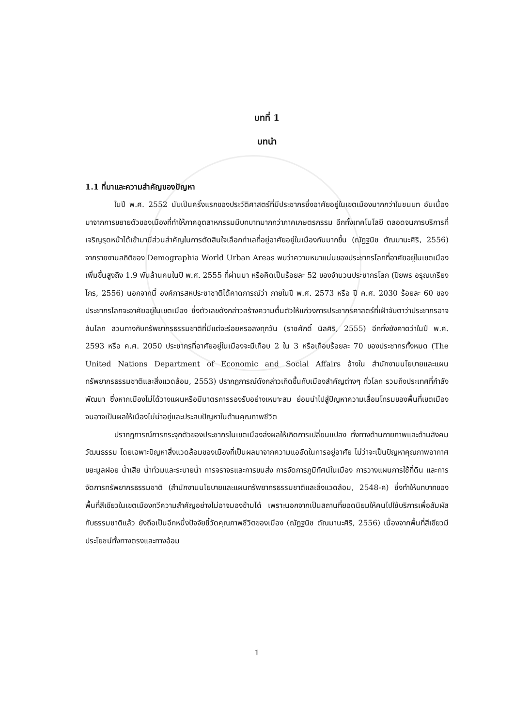บทที่ 1
บทนำ
1.1 ที่มาและความสำคัญของปัญหา
ในปี พ.ศ. 2552 นับเป็นครั้งแรกของประวัติศาสตร์ที่มีประชากรซึ่งอาศัยอยู่ในเขตเมืองมากกว่าในชนบท อันเนื่องมาจากการขยายตัวของเมืองที่ทำให้ภาคอุตสาหกรรมมีบทบาทมากกว่าภาคเกษตรกรรม อีกทั้งเทคโนโลยี ตลอดจนการบริการที่เจริญรุดหน้าได้เข้ามามีส่วนสำคัญในการตัดสินใจเลือกทำเลที่อยู่อาศัยอยู่ในเมืองกันมากขึ้น (ณัฏฐนิช ตัณมานะศิริ, 2556) จากรายงานสถิติของ Demographia World Urban Areas พบว่าความหนาแน่นของประชากรโลกที่อาศัยอยู่ในเขตเมืองเพิ่มขึ้นสูงถึง 1.9 พันล้านคนในปี พ.ศ. 2555 ที่ผ่านมา หรือคิดเป็นร้อยละ 52 ของจำนวนประชากรโลก (ปิยพร อรุณเกรียงไกร, 2556) นอกจากนี้ องค์การสหประชาชาติได้คาดการณ์ว่า ภายในปี พ.ศ. 2573 หรือ ปี ค.ศ. 2030 ร้อยละ 60 ของประชากรโลกจะอาศัยอยู่ในเขตเมือง ซึ่งตัวเลขดังกล่าวสร้างความตื่นตัวให้แก่วงการประชากรศาสตร์ที่เฝ้าจับตาว่าประชากรอาจล้นโลก สวนทางกับทรัพยากรธรรมชาติที่มีแต่จะร่อยหรอลงทุกวัน (ราชศักดิ์ นิลศิริ, 2555) อีกทั้งยังคาดว่าในปี พ.ศ. 2593 หรือ ค.ศ. 2050 ประชากรที่อาศัยอยู่ในเมืองจะมีเกือบ 2 ใน 3 หรือเกือบร้อยละ 70 ของประชากรทั้งหมด (The United Nations Department of Economic and Social Affairs อ้างใน สำนักงานนโยบายและแผนทรัพยากรธรรมชาติและสิ่งแวดล้อม, 2553) ปรากฏการณ์ดังกล่าวเกิดขึ้นกับเมืองสำคัญต่างๆ ทั่วโลก รวมถึงประเทศที่กำลังพัฒนา ซึ่งหากเมืองไม่ได้วางแผนหรือมีมาตรการรองรับอย่างเหมาะสม ย่อมนำไปสู่ปัญหาความเสื่อมโทรมของพื้นที่เขตเมือง จนอาจเป็นผลให้เมืองไม่น่าอยู่และประสบปัญหาในด้านคุณภาพชีวิต
ปรากฏการณ์การกระจุกตัวของประชากรในเขตเมืองส่งผลให้เกิดการเปลี่ยนแปลง ทั้งทางด้านกายภาพและด้านสังคมวัฒนธรรม โดยเฉพาะปัญหาสิ่งแวดล้อมของเมืองที่เป็นผลมาจากความแออัดในการอยู่อาศัย ไม่ว่าจะเป็นปัญหาคุณภาพอากาศ ขยะมูลฝอย น้ำเสีย น้ำท่วมและระบายน้ำ การจราจรและการขนส่ง การจัดการภูมิทัศน์ในเมือง การวางแผนการใช้ที่ดิน และการจัดการทรัพยากรธรรมชาติ (สำนักงานนโยบายและแผนทรัพยากรธรรมชาติและสิ่งแวดล้อม, 2548-ค) ซึ่งทำให้บทบาทของพื้นที่สีเขียวในเขตเมืองทวีความสำคัญอย่างไม่อาจมองข้ามได้ เพราะนอกจากเป็นสถานที่ยอดนิยมให้คนไปใช้บริการเพื่อสัมผัสกับธรรมชาติแล้ว ยังถือเป็นอีกหนึ่งปัจจัยชี้วัดคุณภาพชีวิตของเมือง (ณัฏฐนิช ตัณมานะศิริ, 2556) เนื่องจากพื้นที่สีเขียวมีประโยชน์ทั้งทางตรงและทางอ้อม
1